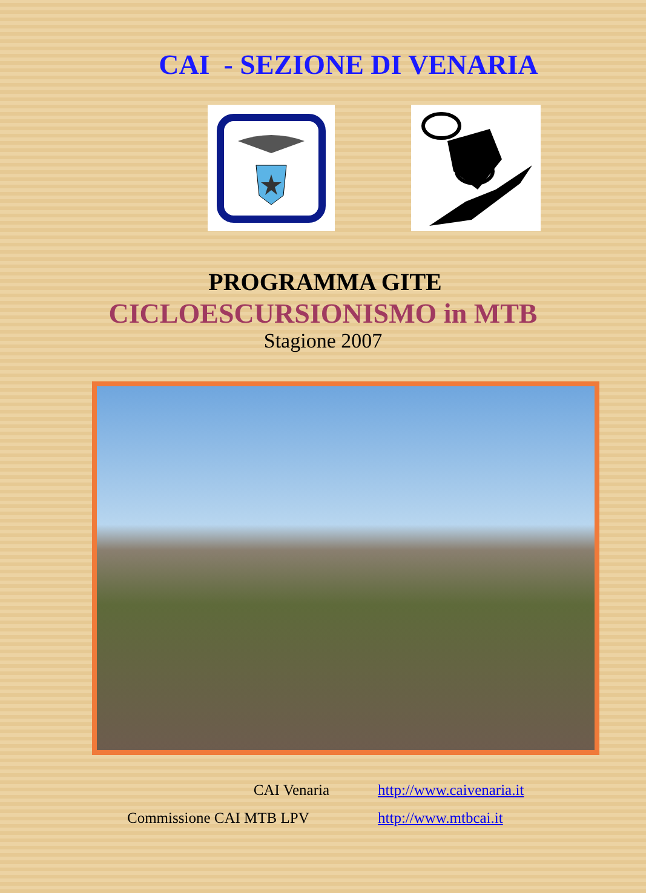CAI - SEZIONE DI VENARIA
PROGRAMMA GITE
CICLOESCURSIONISMO in MTB
Stagione 2007
CAI Venaria
http://www.caivenaria.it
Commissione CAI MTB LPV
http://www.mtbcai.it